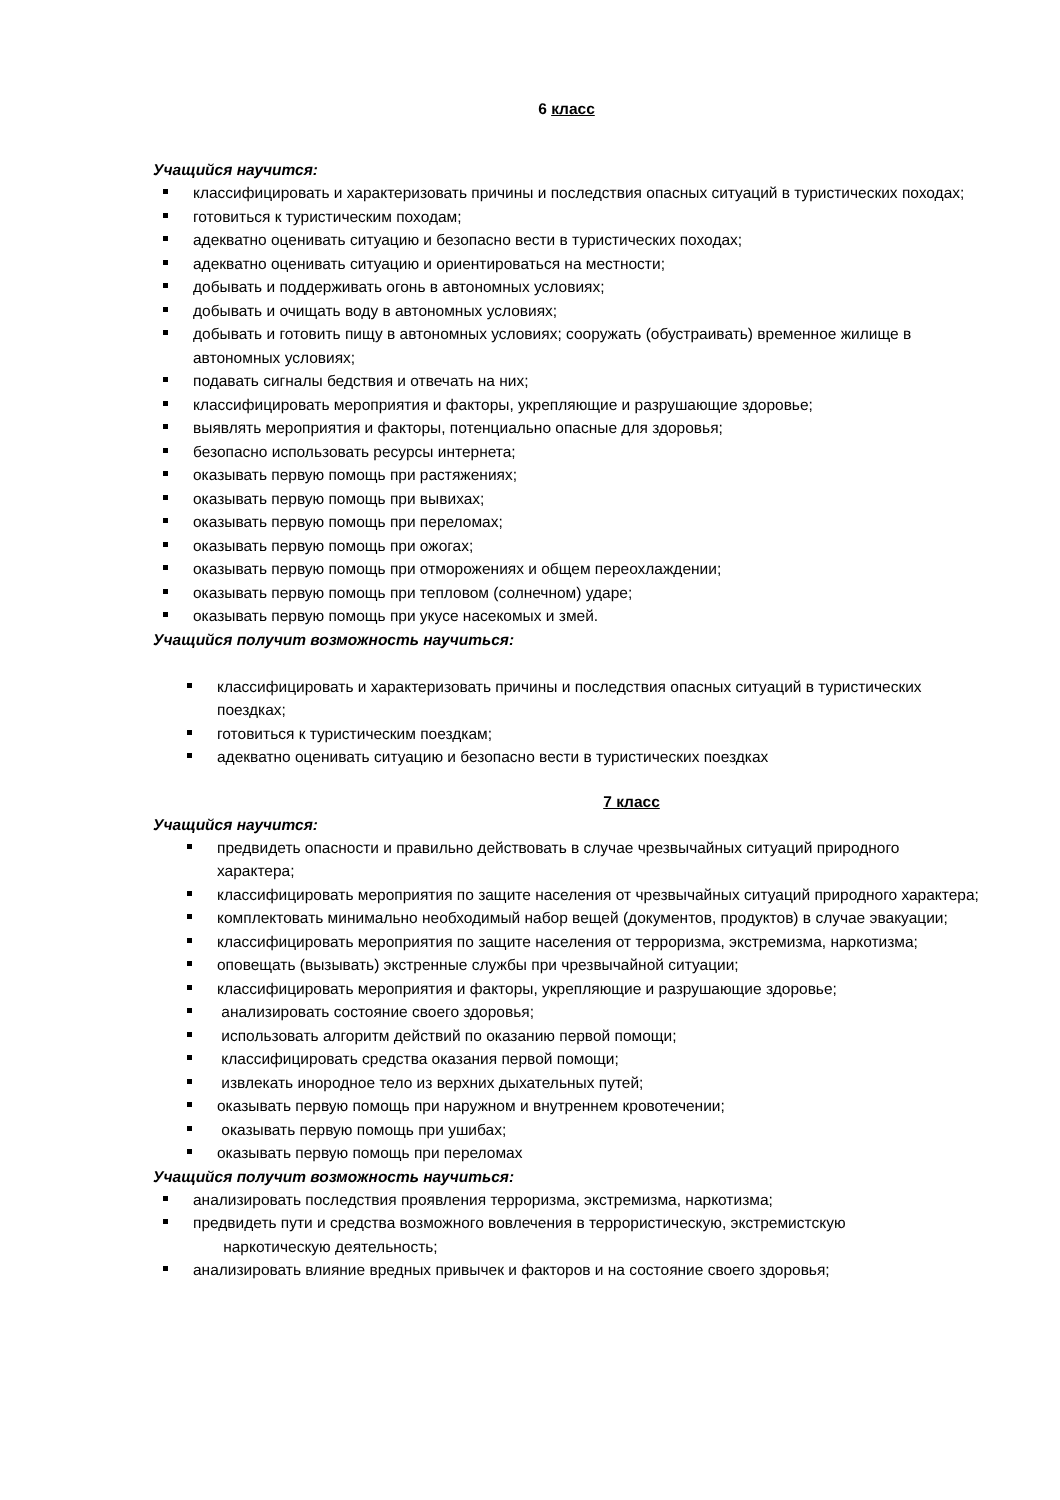6 класс
Учащийся научится:
классифицировать и характеризовать причины и последствия опасных ситуаций в туристических походах;
готовиться к туристическим походам;
адекватно оценивать ситуацию и безопасно вести в туристических походах;
адекватно оценивать ситуацию и ориентироваться на местности;
добывать и поддерживать огонь в автономных условиях;
добывать и очищать воду в автономных условиях;
добывать и готовить пищу в автономных условиях; сооружать (обустраивать) временное жилище в автономных условиях;
подавать сигналы бедствия и отвечать на них;
классифицировать мероприятия и факторы, укрепляющие и разрушающие здоровье;
выявлять мероприятия и факторы, потенциально опасные для здоровья;
безопасно использовать ресурсы интернета;
оказывать первую помощь при растяжениях;
оказывать первую помощь при вывихах;
оказывать первую помощь при переломах;
оказывать первую помощь при ожогах;
оказывать первую помощь при отморожениях и общем переохлаждении;
оказывать первую помощь при тепловом (солнечном) ударе;
оказывать первую помощь при укусе насекомых и змей.
Учащийся получит возможность научиться:
классифицировать и характеризовать причины и последствия опасных ситуаций в туристических поездках;
готовиться к туристическим поездкам;
адекватно оценивать ситуацию и безопасно вести в туристических поездках
7 класс
Учащийся научится:
предвидеть опасности и правильно действовать в случае чрезвычайных ситуаций природного характера;
классифицировать мероприятия по защите населения от чрезвычайных ситуаций природного характера;
комплектовать минимально необходимый набор вещей (документов, продуктов) в случае эвакуации;
классифицировать мероприятия по защите населения от терроризма, экстремизма, наркотизма;
оповещать (вызывать) экстренные службы при чрезвычайной ситуации;
классифицировать мероприятия и факторы, укрепляющие и разрушающие здоровье;
анализировать состояние своего здоровья;
использовать алгоритм действий по оказанию первой помощи;
классифицировать средства оказания первой помощи;
извлекать инородное тело из верхних дыхательных путей;
оказывать первую помощь при наружном и внутреннем кровотечении;
оказывать первую помощь при ушибах;
оказывать первую помощь при переломах
Учащийся получит возможность научиться:
анализировать последствия проявления терроризма, экстремизма, наркотизма;
предвидеть пути и средства возможного вовлечения в террористическую, экстремистскую
наркотическую деятельность;
анализировать влияние вредных привычек и факторов и на состояние своего здоровья;